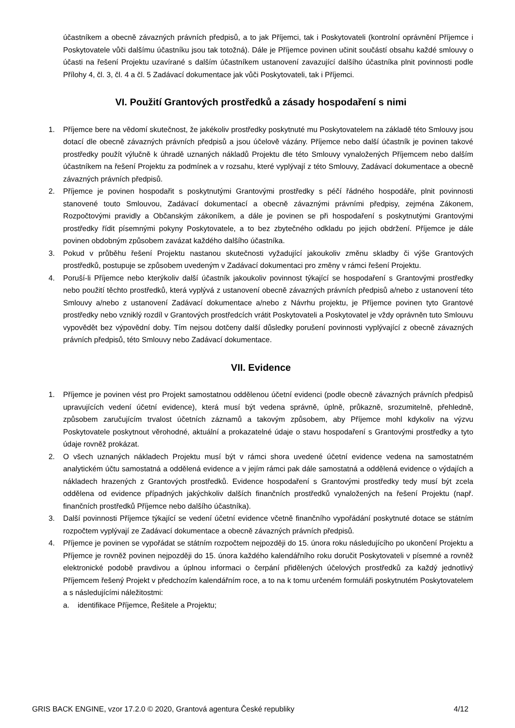účastníkem a obecně závazných právních předpisů, a to jak Příjemci, tak i Poskytovateli (kontrolní oprávnění Příjemce i Poskytovatele vůči dalšímu účastníku jsou tak totožná). Dále je Příjemce povinen učinit součástí obsahu každé smlouvy o účasti na řešení Projektu uzavírané s dalším účastníkem ustanovení zavazující dalšího účastníka plnit povinnosti podle Přílohy 4, čl. 3, čl. 4 a čl. 5 Zadávací dokumentace jak vůči Poskytovateli, tak i Příjemci.
VI. Použití Grantových prostředků a zásady hospodaření s nimi
1. Příjemce bere na vědomí skutečnost, že jakékoliv prostředky poskytnuté mu Poskytovatelem na základě této Smlouvy jsou dotací dle obecně závazných právních předpisů a jsou účelově vázány. Příjemce nebo další účastník je povinen takové prostředky použít výlučně k úhradě uznaných nákladů Projektu dle této Smlouvy vynaložených Příjemcem nebo dalším účastníkem na řešení Projektu za podmínek a v rozsahu, které vyplývají z této Smlouvy, Zadávací dokumentace a obecně závazných právních předpisů.
2. Příjemce je povinen hospodařit s poskytnutými Grantovými prostředky s péčí řádného hospodáře, plnit povinnosti stanovené touto Smlouvou, Zadávací dokumentací a obecně závaznými právními předpisy, zejména Zákonem, Rozpočtovými pravidly a Občanským zákoníkem, a dále je povinen se při hospodaření s poskytnutými Grantovými prostředky řídit písemnými pokyny Poskytovatele, a to bez zbytečného odkladu po jejich obdržení. Příjemce je dále povinen obdobným způsobem zavázat každého dalšího účastníka.
3. Pokud v průběhu řešení Projektu nastanou skutečnosti vyžadující jakoukoliv změnu skladby či výše Grantových prostředků, postupuje se způsobem uvedeným v Zadávací dokumentaci pro změny v rámci řešení Projektu.
4. Poruší-li Příjemce nebo kterýkoliv další účastník jakoukoliv povinnost týkající se hospodaření s Grantovými prostředky nebo použití těchto prostředků, která vyplývá z ustanovení obecně závazných právních předpisů a/nebo z ustanovení této Smlouvy a/nebo z ustanovení Zadávací dokumentace a/nebo z Návrhu projektu, je Příjemce povinen tyto Grantové prostředky nebo vzniklý rozdíl v Grantových prostředcích vrátit Poskytovateli a Poskytovatel je vždy oprávněn tuto Smlouvu vypovědět bez výpovědní doby. Tím nejsou dotčeny další důsledky porušení povinnosti vyplývající z obecně závazných právních předpisů, této Smlouvy nebo Zadávací dokumentace.
VII. Evidence
1. Příjemce je povinen vést pro Projekt samostatnou oddělenou účetní evidenci (podle obecně závazných právních předpisů upravujících vedení účetní evidence), která musí být vedena správně, úplně, průkazně, srozumitelně, přehledně, způsobem zaručujícím trvalost účetních záznamů a takovým způsobem, aby Příjemce mohl kdykoliv na výzvu Poskytovatele poskytnout věrohodné, aktuální a prokazatelné údaje o stavu hospodaření s Grantovými prostředky a tyto údaje rovněž prokázat.
2. O všech uznaných nákladech Projektu musí být v rámci shora uvedené účetní evidence vedena na samostatném analytickém účtu samostatná a oddělená evidence a v jejím rámci pak dále samostatná a oddělená evidence o výdajích a nákladech hrazených z Grantových prostředků. Evidence hospodaření s Grantovými prostředky tedy musí být zcela oddělena od evidence případných jakýchkoliv dalších finančních prostředků vynaložených na řešení Projektu (např. finančních prostředků Příjemce nebo dalšího účastníka).
3. Další povinnosti Příjemce týkající se vedení účetní evidence včetně finančního vypořádání poskytnuté dotace se státním rozpočtem vyplývají ze Zadávací dokumentace a obecně závazných právních předpisů.
4. Příjemce je povinen se vypořádat se státním rozpočtem nejpozději do 15. února roku následujícího po ukončení Projektu a Příjemce je rovněž povinen nejpozději do 15. února každého kalendářního roku doručit Poskytovateli v písemné a rovněž elektronické podobě pravdivou a úplnou informaci o čerpání přidělených účelových prostředků za každý jednotlivý Příjemcem řešený Projekt v předchozím kalendářním roce, a to na k tomu určeném formuláři poskytnutém Poskytovatelem a s následujícími náležitostmi:
a. identifikace Příjemce, Řešitele a Projektu;
GRIS BACK ENGINE, vzor 17.2.0 © 2020, Grantová agentura České republiky 4/12